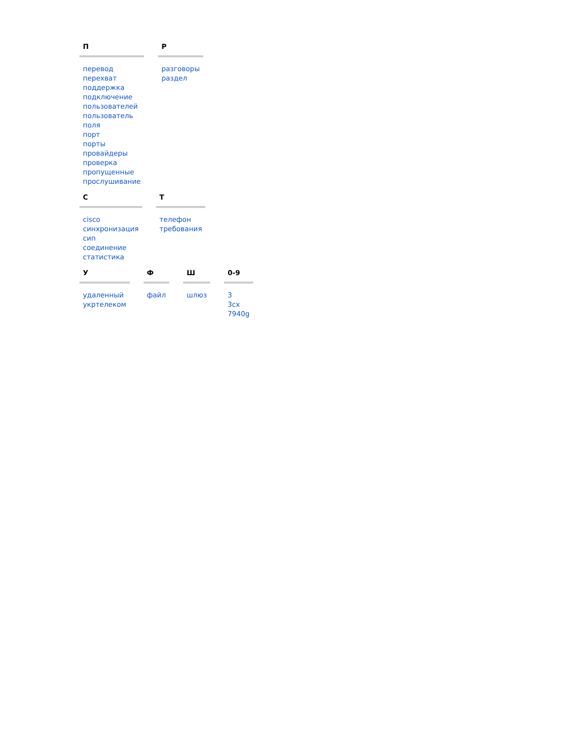П
перевод
перехват
поддержка
подключение
пользователей
пользователь
поля
порт
порты
провайдеры
проверка
пропущенные
прослушивание
Р
разговоры
раздел
С
cisco
синхронизация
сип
соединение
статистика
Т
телефон
требования
У
удаленный
укртелеком
Ф
файл
Ш
шлюз
0-9
3
3cx
7940g